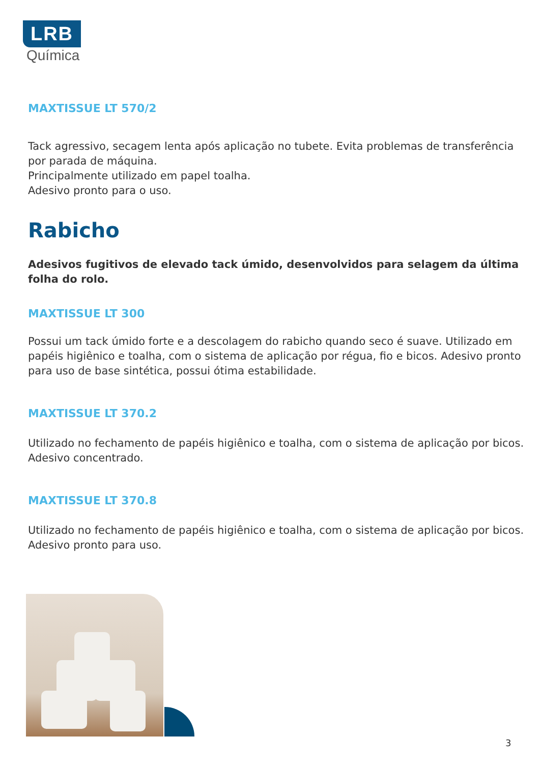LRB
Química
MAXTISSUE LT 570/2
Tack agressivo, secagem lenta após aplicação no tubete. Evita problemas de transferência por parada de máquina.
Principalmente utilizado em papel toalha.
Adesivo pronto para o uso.
Rabicho
Adesivos fugitivos de elevado tack úmido, desenvolvidos para selagem da última folha do rolo.
MAXTISSUE LT 300
Possui um tack úmido forte e a descolagem do rabicho quando seco é suave. Utilizado em papéis higiênico e toalha, com o sistema de aplicação por régua, fio e bicos. Adesivo pronto para uso de base sintética, possui ótima estabilidade.
MAXTISSUE LT 370.2
Utilizado no fechamento de papéis higiênico e toalha, com o sistema de aplicação por bicos. Adesivo concentrado.
MAXTISSUE LT 370.8
Utilizado no fechamento de papéis higiênico e toalha, com o sistema de aplicação por bicos. Adesivo pronto para uso.
3